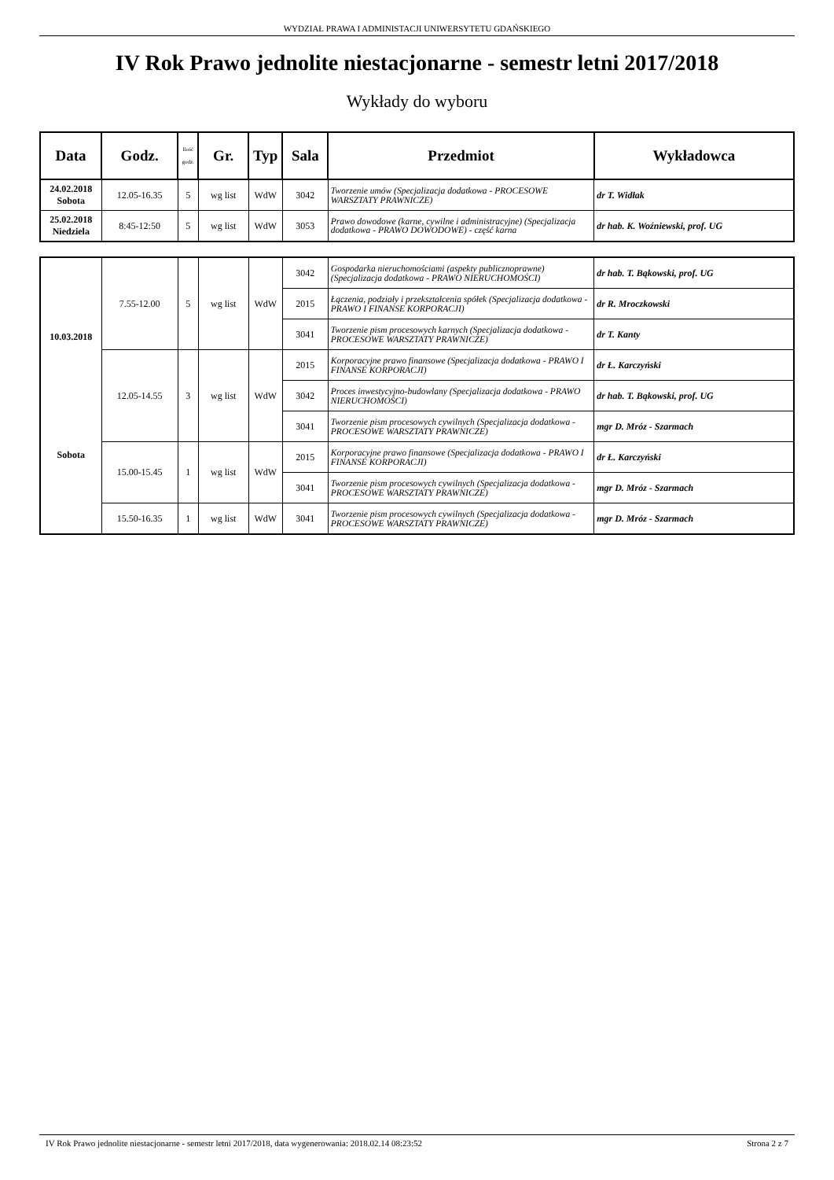WYDZIAŁ PRAWA I ADMINISTACJI UNIWERSYTETU GDAŃSKIEGO
IV Rok Prawo jednolite niestacjonarne - semestr letni 2017/2018
Wykłady do wyboru
| Data | Godz. | Ilość godz. | Gr. | Typ | Sala | Przedmiot | Wykładowca |
| --- | --- | --- | --- | --- | --- | --- | --- |
| 24.02.2018 Sobota | 12.05-16.35 | 5 | wg list | WdW | 3042 | Tworzenie umów (Specjalizacja dodatkowa - PROCESOWE WARSZTATY PRAWNICZE) | dr T. Widłak |
| 25.02.2018 Niedziela | 8:45-12:50 | 5 | wg list | WdW | 3053 | Prawo dowodowe (karne, cywilne i administracyjne) (Specjalizacja dodatkowa - PRAWO DOWODOWE) - część karna | dr hab. K. Woźniewski, prof. UG |
| 10.03.2018 Sobota | 7.55-12.00 | 5 | wg list | WdW | 3042 | Gospodarka nieruchomościami (aspekty publicznoprawne) (Specjalizacja dodatkowa - PRAWO NIERUCHOMOŚCI) | dr hab. T. Bąkowski, prof. UG |
| | | | | | 2015 | Łączenia, podziały i przekształcenia spółek (Specjalizacja dodatkowa - PRAWO I FINANSE KORPORACJI) | dr R. Mroczkowski |
| | | | | | 3041 | Tworzenie pism procesowych karnych (Specjalizacja dodatkowa - PROCESOWE WARSZTATY PRAWNICZE) | dr T. Kanty |
| | 12.05-14.55 | 3 | wg list | WdW | 2015 | Korporacyjne prawo finansowe (Specjalizacja dodatkowa - PRAWO I FINANSE KORPORACJI) | dr Ł. Karczyński |
| | | | | | 3042 | Proces inwestycyjno-budowlany (Specjalizacja dodatkowa - PRAWO NIERUCHOMOŚCI) | dr hab. T. Bąkowski, prof. UG |
| | | | | | 3041 | Tworzenie pism procesowych cywilnych (Specjalizacja dodatkowa - PROCESOWE WARSZTATY PRAWNICZE) | mgr D. Mróz - Szarmach |
| | 15.00-15.45 | 1 | wg list | WdW | 2015 | Korporacyjne prawo finansowe (Specjalizacja dodatkowa - PRAWO I FINANSE KORPORACJI) | dr Ł. Karczyński |
| | | | | | 3041 | Tworzenie pism procesowych cywilnych (Specjalizacja dodatkowa - PROCESOWE WARSZTATY PRAWNICZE) | mgr D. Mróz - Szarmach |
| | 15.50-16.35 | 1 | wg list | WdW | 3041 | Tworzenie pism procesowych cywilnych (Specjalizacja dodatkowa - PROCESOWE WARSZTATY PRAWNICZE) | mgr D. Mróz - Szarmach |
IV Rok Prawo jednolite niestacjonarne - semestr letni 2017/2018, data wygenerowania: 2018.02.14 08:23:52 Strona 2 z 7